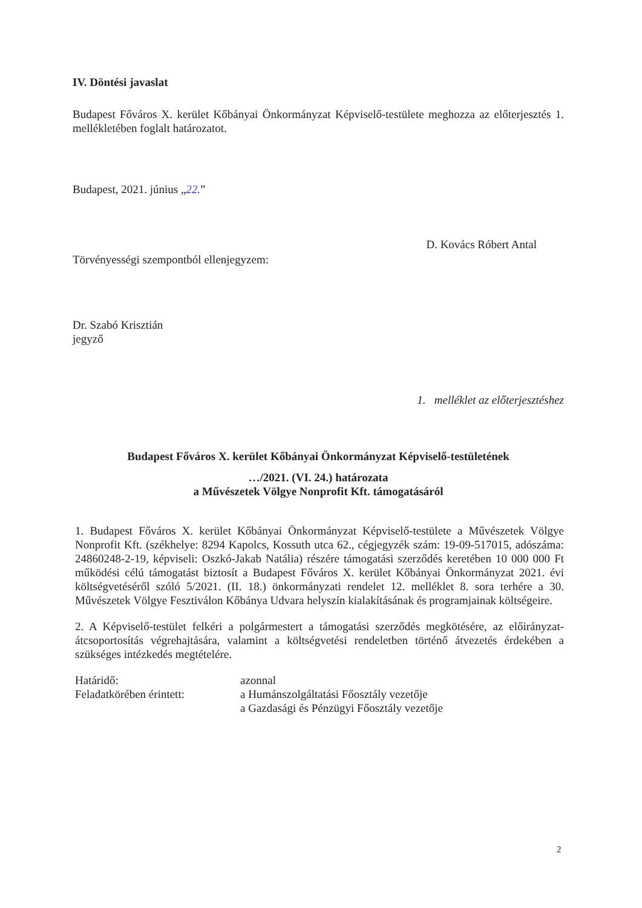IV. Döntési javaslat
Budapest Főváros X. kerület Kőbányai Önkormányzat Képviselő-testülete meghozza az előterjesztés 1. mellékletében foglalt határozatot.
Budapest, 2021. június „22.”
D. Kovács Róbert Antal
Törvényességi szempontból ellenjegyzem:
Dr. Szabó Krisztián
jegyző
1. melléklet az előterjesztéshez
Budapest Főváros X. kerület Kőbányai Önkormányzat Képviselő-testületének
…/2021. (VI. 24.) határozata
a Művészetek Völgye Nonprofit Kft. támogatásáról
1. Budapest Főváros X. kerület Kőbányai Önkormányzat Képviselő-testülete a Művészetek Völgye Nonprofit Kft. (székhelye: 8294 Kapolcs, Kossuth utca 62., cégjegyzék szám: 19-09-517015, adószáma: 24860248-2-19, képviseli: Oszkó-Jakab Natália) részére támogatási szerződés keretében 10 000 000 Ft működési célú támogatást biztosít a Budapest Főváros X. kerület Kőbányai Önkormányzat 2021. évi költségvetéséről szóló 5/2021. (II. 18.) önkormányzati rendelet 12. melléklet 8. sora terhére a 30. Művészetek Völgye Fesztiválon Kőbánya Udvara helyszín kialakításának és programjainak költségeire.
2. A Képviselő-testület felkéri a polgármestert a támogatási szerződés megkötésére, az előirányzat-átcsoportosítás végrehajtására, valamint a költségvetési rendeletben történő átvezetés érdekében a szükséges intézkedés megtételére.
Határidő:
azonnal
Feladatkörében érintett:
a Humánszolgáltatási Főosztály vezetője
a Gazdasági és Pénzügyi Főosztály vezetője
2